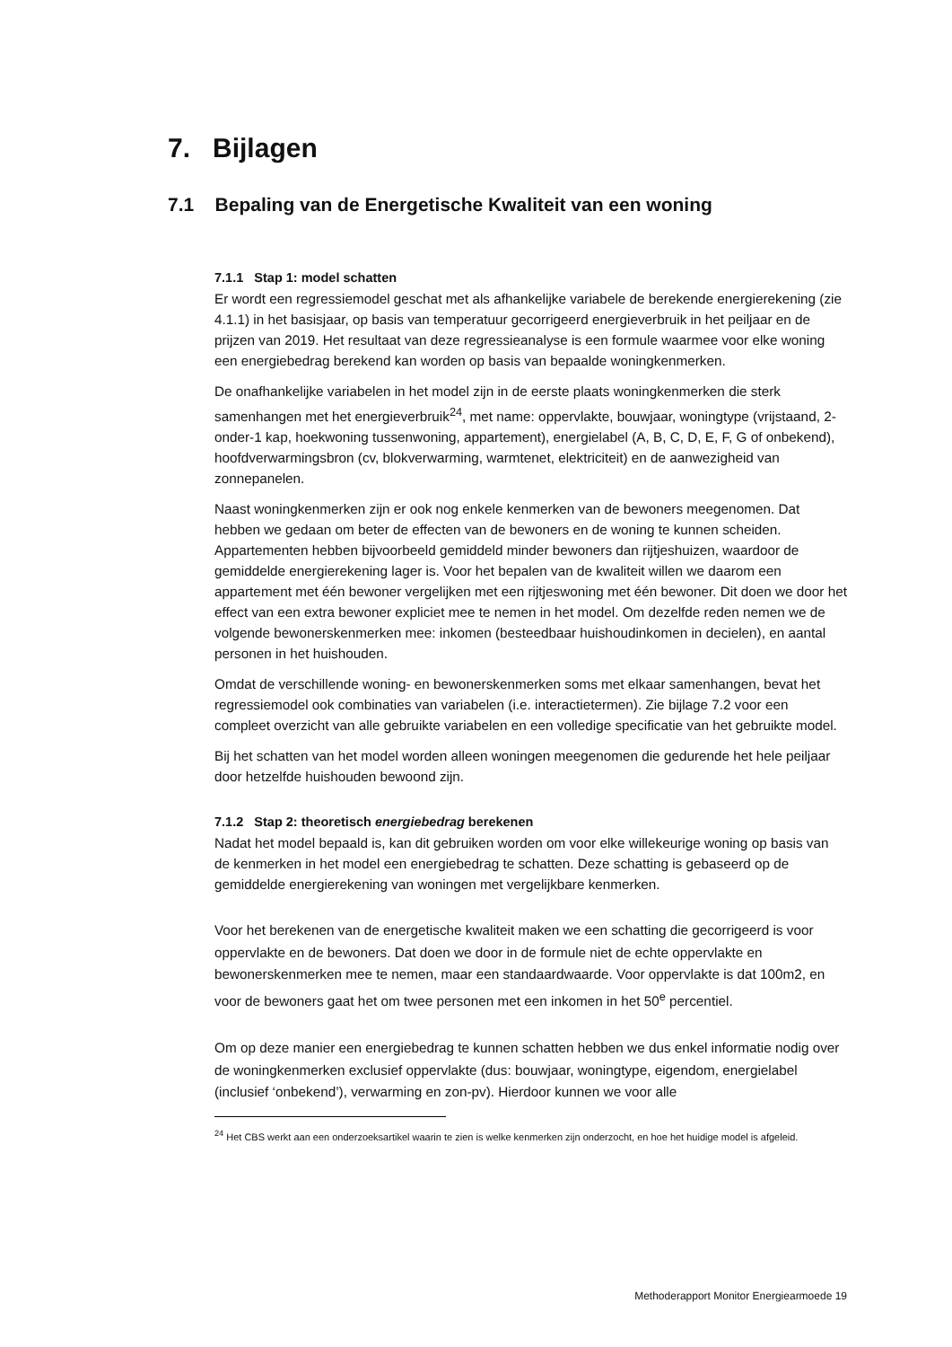7. Bijlagen
7.1 Bepaling van de Energetische Kwaliteit van een woning
7.1.1 Stap 1: model schatten
Er wordt een regressiemodel geschat met als afhankelijke variabele de berekende energierekening (zie 4.1.1) in het basisjaar, op basis van temperatuur gecorrigeerd energieverbruik in het peiljaar en de prijzen van 2019. Het resultaat van deze regressieanalyse is een formule waarmee voor elke woning een energiebedrag berekend kan worden op basis van bepaalde woningkenmerken.
De onafhankelijke variabelen in het model zijn in de eerste plaats woningkenmerken die sterk samenhangen met het energieverbruik<sup>24</sup>, met name: oppervlakte, bouwjaar, woningtype (vrijstaand, 2-onder-1 kap, hoekwoning tussenwoning, appartement), energielabel (A, B, C, D, E, F, G of onbekend), hoofdverwarmingsbron (cv, blokverwarming, warmtenet, elektriciteit) en de aanwezigheid van zonnepanelen.
Naast woningkenmerken zijn er ook nog enkele kenmerken van de bewoners meegenomen. Dat hebben we gedaan om beter de effecten van de bewoners en de woning te kunnen scheiden. Appartementen hebben bijvoorbeeld gemiddeld minder bewoners dan rijtjeshuizen, waardoor de gemiddelde energierekening lager is. Voor het bepalen van de kwaliteit willen we daarom een appartement met één bewoner vergelijken met een rijtjeswoning met één bewoner. Dit doen we door het effect van een extra bewoner expliciet mee te nemen in het model. Om dezelfde reden nemen we de volgende bewonerskenmerken mee: inkomen (besteedbaar huishoudinkomen in decielen), en aantal personen in het huishouden.
Omdat de verschillende woning- en bewonerskenmerken soms met elkaar samenhangen, bevat het regressiemodel ook combinaties van variabelen (i.e. interactietermen). Zie bijlage 7.2 voor een compleet overzicht van alle gebruikte variabelen en een volledige specificatie van het gebruikte model.
Bij het schatten van het model worden alleen woningen meegenomen die gedurende het hele peiljaar door hetzelfde huishouden bewoond zijn.
7.1.2 Stap 2: theoretisch energiebedrag berekenen
Nadat het model bepaald is, kan dit gebruiken worden om voor elke willekeurige woning op basis van de kenmerken in het model een energiebedrag te schatten. Deze schatting is gebaseerd op de gemiddelde energierekening van woningen met vergelijkbare kenmerken.
Voor het berekenen van de energetische kwaliteit maken we een schatting die gecorrigeerd is voor oppervlakte en de bewoners. Dat doen we door in de formule niet de echte oppervlakte en bewonerskenmerken mee te nemen, maar een standaardwaarde. Voor oppervlakte is dat 100m2, en voor de bewoners gaat het om twee personen met een inkomen in het 50<sup>e</sup> percentiel.
Om op deze manier een energiebedrag te kunnen schatten hebben we dus enkel informatie nodig over de woningkenmerken exclusief oppervlakte (dus: bouwjaar, woningtype, eigendom, energielabel (inclusief ‘onbekend’), verwarming en zon-pv). Hierdoor kunnen we voor alle
<sup>24</sup> Het CBS werkt aan een onderzoeksartikel waarin te zien is welke kenmerken zijn onderzocht, en hoe het huidige model is afgeleid.
Methoderapport Monitor Energiearmoede 19